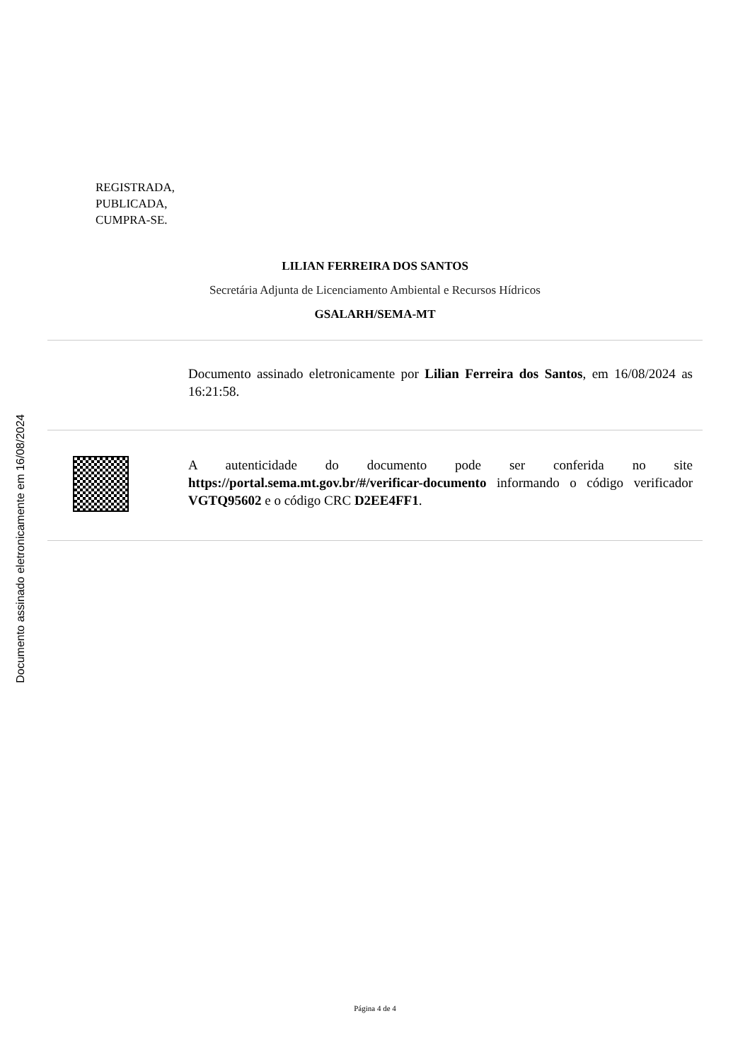Documento assinado eletronicamente em 16/08/2024
REGISTRADA,
PUBLICADA,
CUMPRA-SE.
LILIAN FERREIRA DOS SANTOS
Secretária Adjunta de Licenciamento Ambiental e Recursos Hídricos
GSALARH/SEMA-MT
Documento assinado eletronicamente por Lilian Ferreira dos Santos, em 16/08/2024 as 16:21:58.
A autenticidade do documento pode ser conferida no site https://portal.sema.mt.gov.br/#/verificar-documento informando o código verificador VGTQ95602 e o código CRC D2EE4FF1.
Página 4 de 4